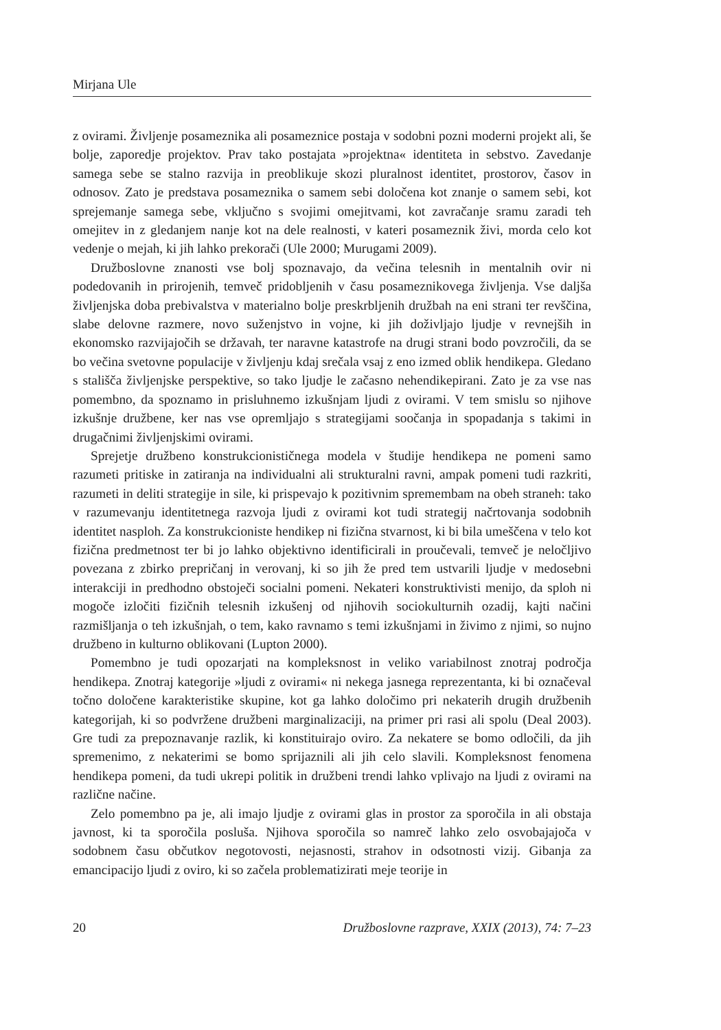Mirjana Ule
z ovirami. Življenje posameznika ali posameznice postaja v sodobni pozni moderni projekt ali, še bolje, zaporedje projektov. Prav tako postajata »projektna« identiteta in sebstvo. Zavedanje samega sebe se stalno razvija in preoblikuje skozi pluralnost identitet, prostorov, časov in odnosov. Zato je predstava posameznika o samem sebi določena kot znanje o samem sebi, kot sprejemanje samega sebe, vključno s svojimi omejitvami, kot zavračanje sramu zaradi teh omejitev in z gledanjem nanje kot na dele realnosti, v kateri posameznik živi, morda celo kot vedenje o mejah, ki jih lahko prekorači (Ule 2000; Murugami 2009).
Družboslovne znanosti vse bolj spoznavajo, da večina telesnih in mentalnih ovir ni podedovanih in prirojenih, temveč pridobljenih v času posameznikovega življenja. Vse daljša življenjska doba prebivalstva v materialno bolje preskrbljenih družbah na eni strani ter revščina, slabe delovne razmere, novo suženjstvo in vojne, ki jih doživljajo ljudje v revnejših in ekonomsko razvijajočih se državah, ter naravne katastrofe na drugi strani bodo povzročili, da se bo večina svetovne populacije v življenju kdaj srečala vsaj z eno izmed oblik hendikepa. Gledano s stališča življenjske perspektive, so tako ljudje le začasno nehendikepirani. Zato je za vse nas pomembno, da spoznamo in prisluhnemo izkušnjam ljudi z ovirami. V tem smislu so njihove izkušnje družbene, ker nas vse opremljajo s strategijami soočanja in spopadanja s takimi in drugačnimi življenjskimi ovirami.
Sprejetje družbeno konstrukcionističnega modela v študije hendikepa ne pomeni samo razumeti pritiske in zatiranja na individualni ali strukturalni ravni, ampak pomeni tudi razkriti, razumeti in deliti strategije in sile, ki prispevajo k pozitivnim spremembam na obeh straneh: tako v razumevanju identitetnega razvoja ljudi z ovirami kot tudi strategij načrtovanja sodobnih identitet nasploh. Za konstrukcioniste hendikep ni fizična stvarnost, ki bi bila umeščena v telo kot fizična predmetnost ter bi jo lahko objektivno identificirali in proučevali, temveč je neločljivo povezana z zbirko prepričanj in verovanj, ki so jih že pred tem ustvarili ljudje v medosebni interakciji in predhodno obstoječi socialni pomeni. Nekateri konstruktivisti menijo, da sploh ni mogoče izločiti fizičnih telesnih izkušenj od njihovih sociokulturnih ozadij, kajti načini razmišljanja o teh izkušnjah, o tem, kako ravnamo s temi izkušnjami in živimo z njimi, so nujno družbeno in kulturno oblikovani (Lupton 2000).
Pomembno je tudi opozarjati na kompleksnost in veliko variabilnost znotraj področja hendikepa. Znotraj kategorije »ljudi z ovirami« ni nekega jasnega reprezentanta, ki bi označeval točno določene karakteristike skupine, kot ga lahko določimo pri nekaterih drugih družbenih kategorijah, ki so podvržene družbeni marginalizaciji, na primer pri rasi ali spolu (Deal 2003). Gre tudi za prepoznavanje razlik, ki konstituirajo oviro. Za nekatere se bomo odločili, da jih spremenimo, z nekaterimi se bomo sprijaznili ali jih celo slavili. Kompleksnost fenomena hendikepa pomeni, da tudi ukrepi politik in družbeni trendi lahko vplivajo na ljudi z ovirami na različne načine.
Zelo pomembno pa je, ali imajo ljudje z ovirami glas in prostor za sporočila in ali obstaja javnost, ki ta sporočila posluša. Njihova sporočila so namreč lahko zelo osvobajajoča v sodobnem času občutkov negotovosti, nejasnosti, strahov in odsotnosti vizij. Gibanja za emancipacijo ljudi z oviro, ki so začela problematizirati meje teorije in
20 Družboslovne razprave, XXIX (2013), 74: 7–23